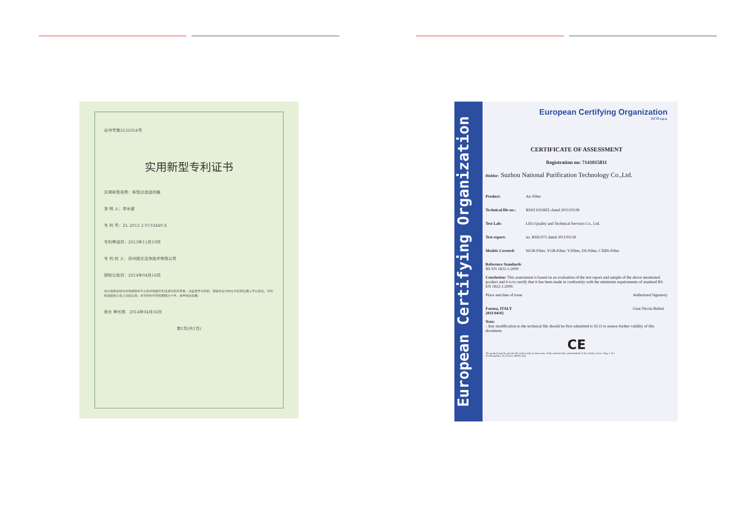证书号第3531054号
实用新型专利证书
实用新型名称：新型过滤送风箱
发 明 人：李水星
专 利 号：ZL 2013 2 0733449.X
专利申请日：2013年11月19日
专 利 权 人：苏州国立洁净技术有限公司
授权公告日：2014年04月16日
本实用新型经过本局依照中华人民共和国专利法进行初步审查，决定授予专利权，颁发本证书并在专利登记簿上予以登记。专利权自授权公告之日起生效。本专利的专利权期限为十年，自申请日起算。
局长 申长雨 2014年04月16日
第1页(共1页)
European Certifying Organization
European Certifying Organization
ECO s.p.a.
CERTIFICATE OF ASSESSMENT
Registration no: 7141015811
Holder: Suzhou National Purification Technology Co.,Ltd.
Product: Air Filter
Technical file no.: RSH110328ZL dated 2011/03/28
Test Lab: LEO Quality and Technical Services Co., Ltd.
Test report: no. RSH-075 dated 2011/03/28
Models Covered: WGB-Filter, YGB-Filter, V-Filter, DS-Filter, CXBS-Filter
Reference Standards
BS EN 1822-1:2009
Conclusion: This assessment is based on an evaluation of the test report and sample of the above mentioned product and it is to certify that it has been made in conformity with the minimum requirements of standard BS EN 1822-1:2009.
Place and date of issue
Faenza, ITALY
2011/04/02 Authorized Signatory
Gian Nicola Babini
Note:
- Any modification to the technical file should be first submitted to ECO to ensure further validity of this document.
CE
The product must be put into the market only in observance of the national rules and standards of the country of use. Page 1 of 1
Via Mengolina, 33, Faenza, 48018, Italy